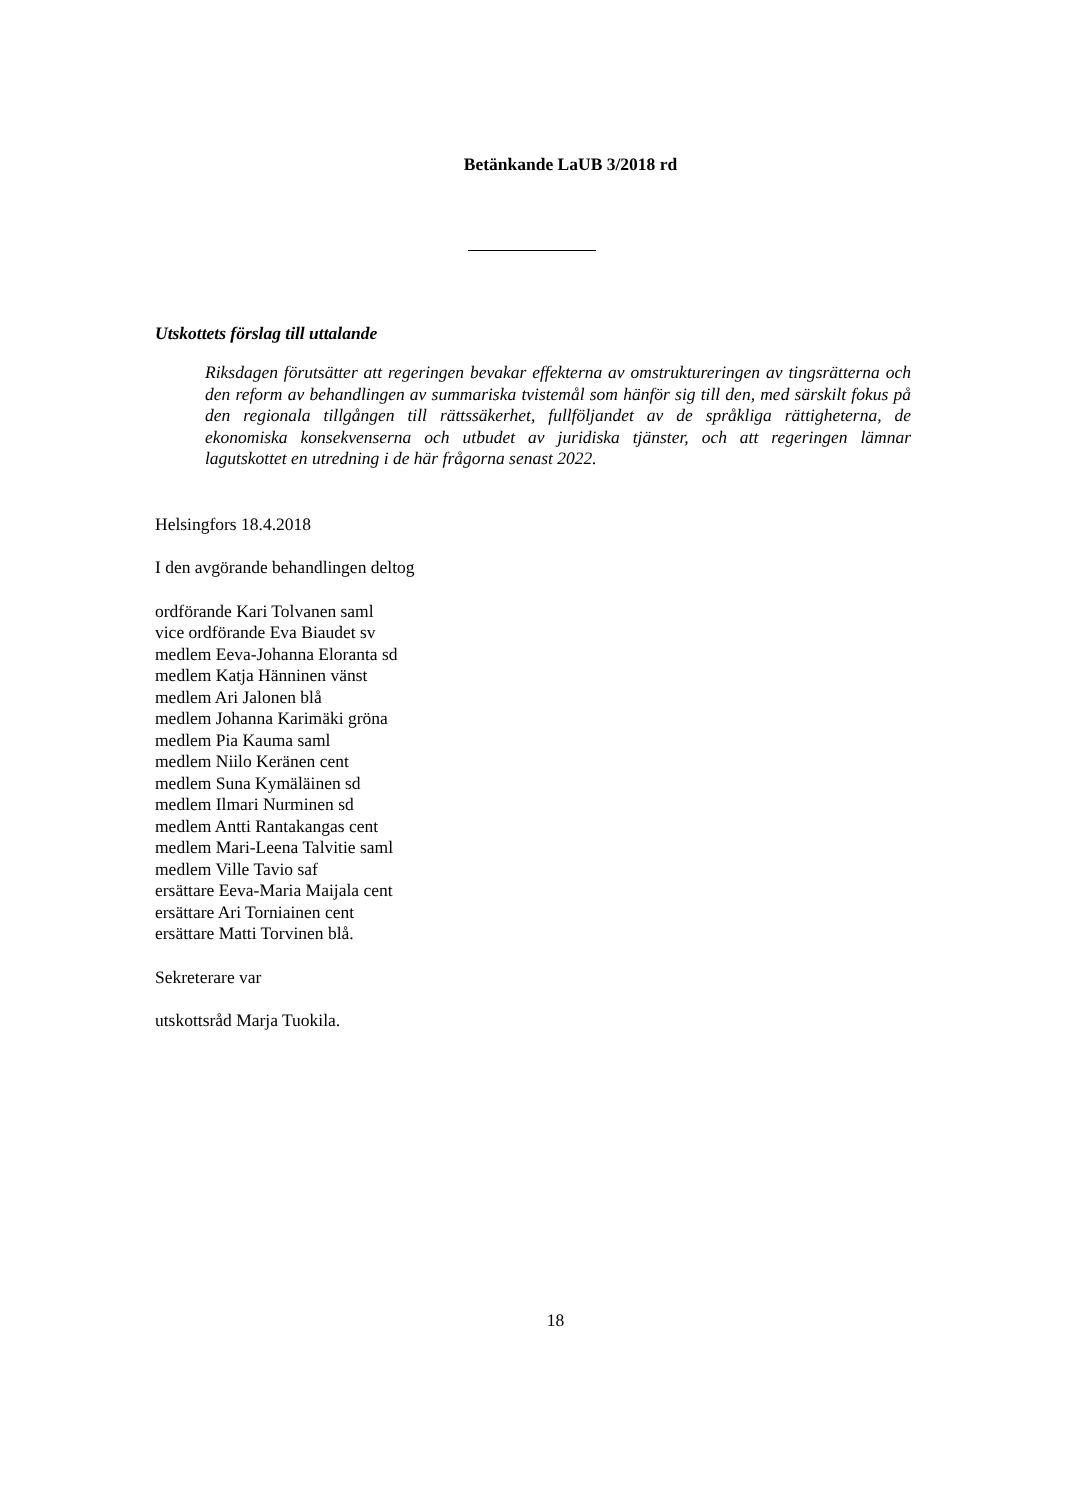Betänkande LaUB 3/2018 rd
Utskottets förslag till uttalande
Riksdagen förutsätter att regeringen bevakar effekterna av omstruktureringen av tingsrätterna och den reform av behandlingen av summariska tvistemål som hänför sig till den, med särskilt fokus på den regionala tillgången till rättssäkerhet, fullföljandet av de språkliga rättigheterna, de ekonomiska konsekvenserna och utbudet av juridiska tjänster, och att regeringen lämnar lagutskottet en utredning i de här frågorna senast 2022.
Helsingfors 18.4.2018
I den avgörande behandlingen deltog
ordförande Kari Tolvanen saml
vice ordförande Eva Biaudet sv
medlem Eeva-Johanna Eloranta sd
medlem Katja Hänninen vänst
medlem Ari Jalonen blå
medlem Johanna Karimäki gröna
medlem Pia Kauma saml
medlem Niilo Keränen cent
medlem Suna Kymäläinen sd
medlem Ilmari Nurminen sd
medlem Antti Rantakangas cent
medlem Mari-Leena Talvitie saml
medlem Ville Tavio saf
ersättare Eeva-Maria Maijala cent
ersättare Ari Torniainen cent
ersättare Matti Torvinen blå.
Sekreterare var
utskottsråd Marja Tuokila.
18